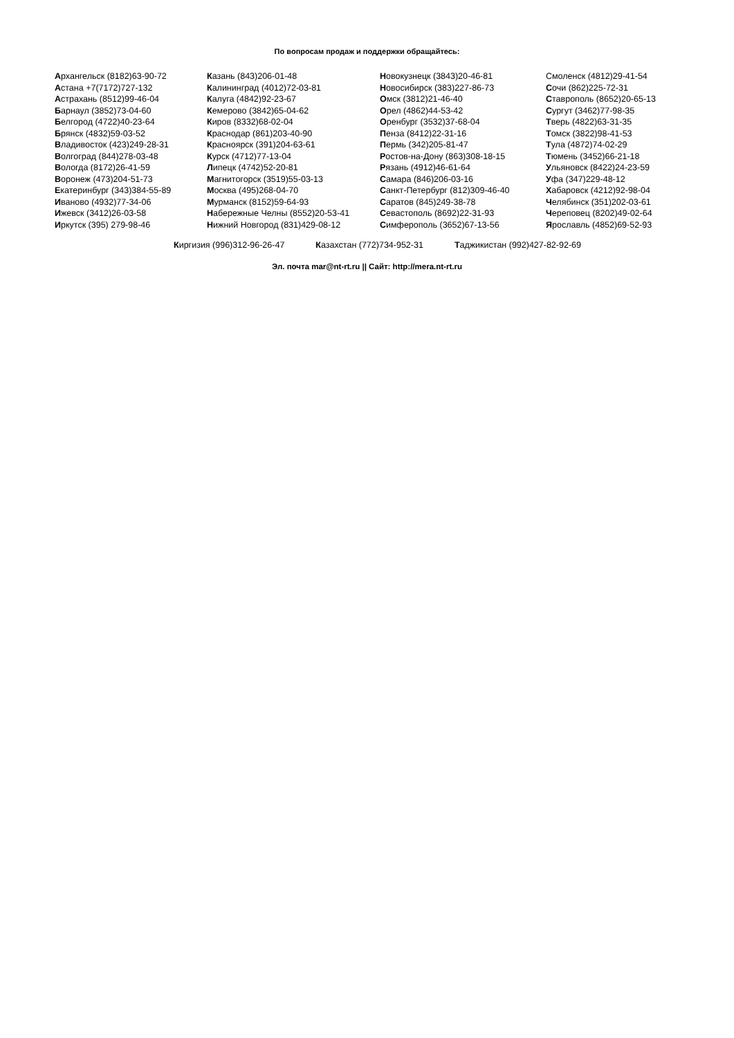По вопросам продаж и поддержки обращайтесь:
Архангельск (8182)63-90-72
Астана +7(7172)727-132
Астрахань (8512)99-46-04
Барнаул (3852)73-04-60
Белгород (4722)40-23-64
Брянск (4832)59-03-52
Владивосток (423)249-28-31
Волгоград (844)278-03-48
Вологда (8172)26-41-59
Воронеж (473)204-51-73
Екатеринбург (343)384-55-89
Иваново (4932)77-34-06
Ижевск (3412)26-03-58
Иркутск (395) 279-98-46
Казань (843)206-01-48
Калининград (4012)72-03-81
Калуга (4842)92-23-67
Кемерово (3842)65-04-62
Киров (8332)68-02-04
Краснодар (861)203-40-90
Красноярск (391)204-63-61
Курск (4712)77-13-04
Липецк (4742)52-20-81
Магнитогорск (3519)55-03-13
Москва (495)268-04-70
Мурманск (8152)59-64-93
Набережные Челны (8552)20-53-41
Нижний Новгород (831)429-08-12
Новокузнецк (3843)20-46-81
Новосибирск (383)227-86-73
Омск (3812)21-46-40
Орел (4862)44-53-42
Оренбург (3532)37-68-04
Пенза (8412)22-31-16
Пермь (342)205-81-47
Ростов-на-Дону (863)308-18-15
Рязань (4912)46-61-64
Самара (846)206-03-16
Санкт-Петербург (812)309-46-40
Саратов (845)249-38-78
Севастополь (8692)22-31-93
Симферополь (3652)67-13-56
Смоленск (4812)29-41-54
Сочи (862)225-72-31
Ставрополь (8652)20-65-13
Сургут (3462)77-98-35
Тверь (4822)63-31-35
Томск (3822)98-41-53
Тула (4872)74-02-29
Тюмень (3452)66-21-18
Ульяновск (8422)24-23-59
Уфа (347)229-48-12
Хабаровск (4212)92-98-04
Челябинск (351)202-03-61
Череповец (8202)49-02-64
Ярославль (4852)69-52-93
Киргизия (996)312-96-26-47 Казахстан (772)734-952-31 Таджикистан (992)427-82-92-69
Эл. почта mar@nt-rt.ru || Сайт: http://mera.nt-rt.ru